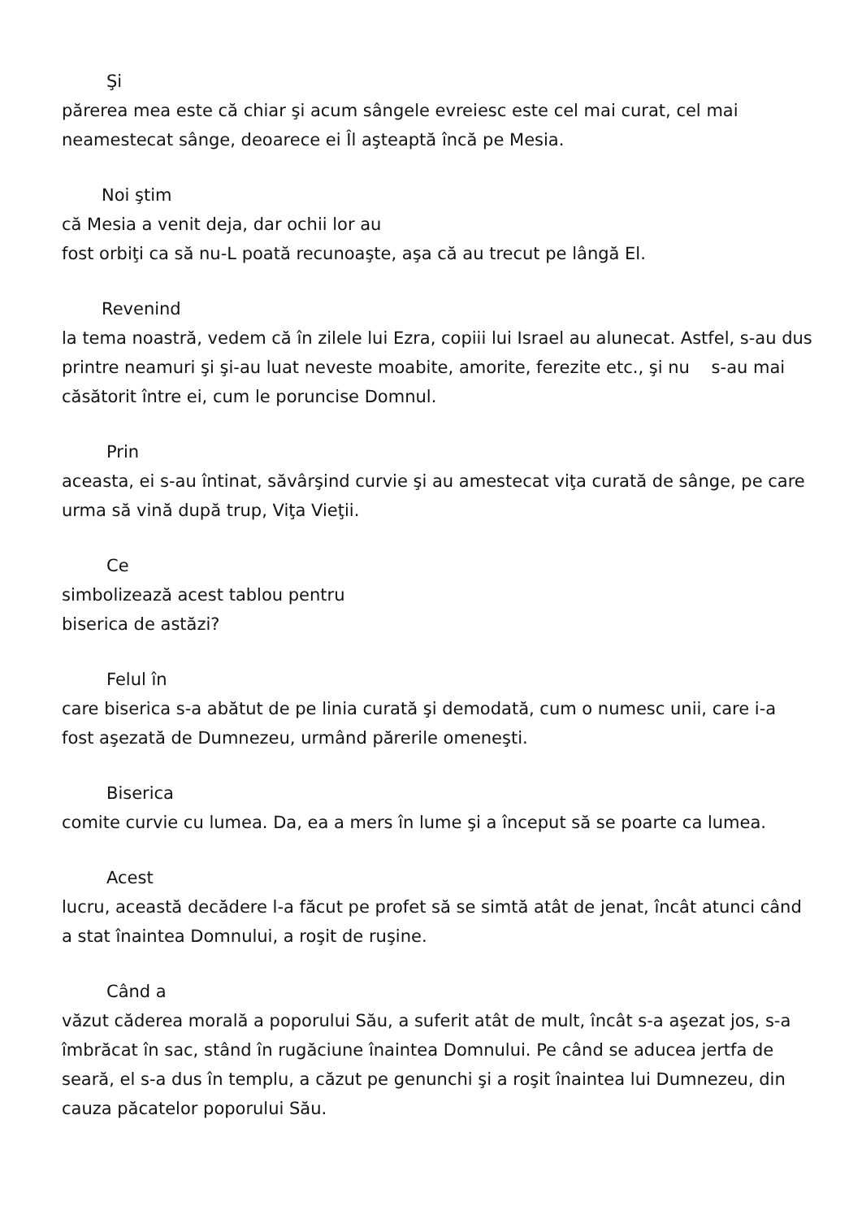Şi
părerea mea este că chiar şi acum sângele evreiesc este cel mai curat, cel mai neamestecat sânge, deoarece ei Îl aşteaptă încă pe Mesia.
Noi ştim
că Mesia a venit deja, dar ochii lor au
fost orbiţi ca să nu-L poată recunoaşte, aşa că au trecut pe lângă El.
Revenind
la tema noastră, vedem că în zilele lui Ezra, copiii lui Israel au alunecat. Astfel, s-au dus printre neamuri şi şi-au luat neveste moabite, amorite, ferezite etc., şi nu s-au mai
căsătorit între ei, cum le poruncise Domnul.
Prin
aceasta, ei s-au întinat, săvârşind curvie şi au amestecat viţa curată de sânge, pe care urma să vină după trup, Viţa Vieţii.
Ce
simbolizează acest tablou pentru
biserica de astăzi?
Felul în
care biserica s-a abătut de pe linia curată şi demodată, cum o numesc unii, care i-a fost aşezată de Dumnezeu, urmând părerile omeneşti.
Biserica
comite curvie cu lumea. Da, ea a mers în lume şi a început să se poarte ca lumea.
Acest
lucru, această decădere l-a făcut pe profet să se simtă atât de jenat, încât atunci când a stat înaintea Domnului, a roşit de ruşine.
Când a
văzut căderea morală a poporului Său, a suferit atât de mult, încât s-a aşezat jos, s-a îmbrăcat în sac, stând în rugăciune înaintea Domnului. Pe când se aducea jertfa de seară, el s-a dus în templu, a căzut pe genunchi şi a roşit înaintea lui Dumnezeu, din cauza păcatelor poporului Său.